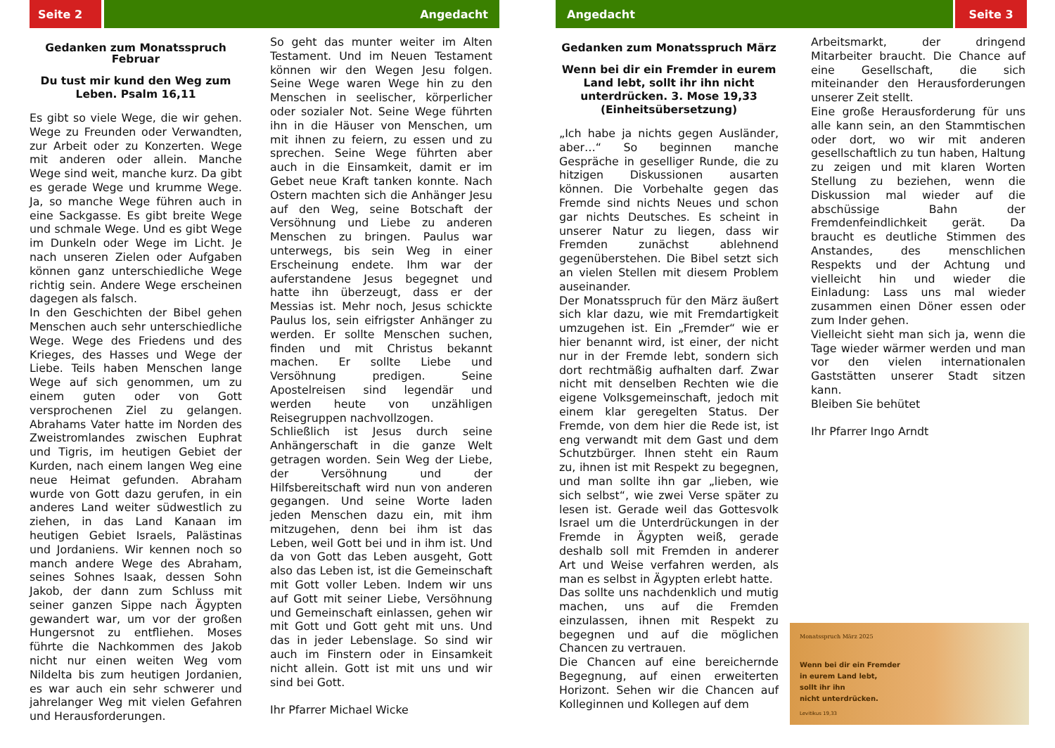Seite 2 Angedacht
Gedanken zum Monatsspruch Februar
Du tust mir kund den Weg zum Leben. Psalm 16,11
Es gibt so viele Wege, die wir gehen. Wege zu Freunden oder Verwandten, zur Arbeit oder zu Konzerten. Wege mit anderen oder allein. Manche Wege sind weit, manche kurz. Da gibt es gerade Wege und krumme Wege. Ja, so manche Wege führen auch in eine Sackgasse. Es gibt breite Wege und schmale Wege. Und es gibt Wege im Dunkeln oder Wege im Licht. Je nach unseren Zielen oder Aufgaben können ganz unterschiedliche Wege richtig sein. Andere Wege erscheinen dagegen als falsch.
In den Geschichten der Bibel gehen Menschen auch sehr unterschiedliche Wege. Wege des Friedens und des Krieges, des Hasses und Wege der Liebe. Teils haben Menschen lange Wege auf sich genommen, um zu einem guten oder von Gott versprochenen Ziel zu gelangen. Abrahams Vater hatte im Norden des Zweistromlandes zwischen Euphrat und Tigris, im heutigen Gebiet der Kurden, nach einem langen Weg eine neue Heimat gefunden. Abraham wurde von Gott dazu gerufen, in ein anderes Land weiter südwestlich zu ziehen, in das Land Kanaan im heutigen Gebiet Israels, Palästinas und Jordaniens. Wir kennen noch so manch andere Wege des Abraham, seines Sohnes Isaak, dessen Sohn Jakob, der dann zum Schluss mit seiner ganzen Sippe nach Ägypten gewandert war, um vor der großen Hungersnot zu entfliehen. Moses führte die Nachkommen des Jakob nicht nur einen weiten Weg vom Nildelta bis zum heutigen Jordanien, es war auch ein sehr schwerer und jahrelanger Weg mit vielen Gefahren und Herausforderungen.
So geht das munter weiter im Alten Testament. Und im Neuen Testament können wir den Wegen Jesu folgen. Seine Wege waren Wege hin zu den Menschen in seelischer, körperlicher oder sozialer Not. Seine Wege führten ihn in die Häuser von Menschen, um mit ihnen zu feiern, zu essen und zu sprechen. Seine Wege führten aber auch in die Einsamkeit, damit er im Gebet neue Kraft tanken konnte. Nach Ostern machten sich die Anhänger Jesu auf den Weg, seine Botschaft der Versöhnung und Liebe zu anderen Menschen zu bringen. Paulus war unterwegs, bis sein Weg in einer Erscheinung endete. Ihm war der auferstandene Jesus begegnet und hatte ihn überzeugt, dass er der Messias ist. Mehr noch, Jesus schickte Paulus los, sein eifrigster Anhänger zu werden. Er sollte Menschen suchen, finden und mit Christus bekannt machen. Er sollte Liebe und Versöhnung predigen. Seine Apostelreisen sind legendär und werden heute von unzähligen Reisegruppen nachvollzogen.
Schließlich ist Jesus durch seine Anhängerschaft in die ganze Welt getragen worden. Sein Weg der Liebe, der Versöhnung und der Hilfsbereitschaft wird nun von anderen gegangen. Und seine Worte laden jeden Menschen dazu ein, mit ihm mitzugehen, denn bei ihm ist das Leben, weil Gott bei und in ihm ist. Und da von Gott das Leben ausgeht, Gott also das Leben ist, ist die Gemeinschaft mit Gott voller Leben. Indem wir uns auf Gott mit seiner Liebe, Versöhnung und Gemeinschaft einlassen, gehen wir mit Gott und Gott geht mit uns. Und das in jeder Lebenslage. So sind wir auch im Finstern oder in Einsamkeit nicht allein. Gott ist mit uns und wir sind bei Gott.
Ihr Pfarrer Michael Wicke
Angedacht Seite 3
Gedanken zum Monatsspruch März
Wenn bei dir ein Fremder in eurem Land lebt, sollt ihr ihn nicht unterdrücken. 3. Mose 19,33 (Einheitsübersetzung)
„Ich habe ja nichts gegen Ausländer, aber…“ So beginnen manche Gespräche in geselliger Runde, die zu hitzigen Diskussionen ausarten können. Die Vorbehalte gegen das Fremde sind nichts Neues und schon gar nichts Deutsches. Es scheint in unserer Natur zu liegen, dass wir Fremden zunächst ablehnend gegenüberstehen. Die Bibel setzt sich an vielen Stellen mit diesem Problem auseinander.
Der Monatsspruch für den März äußert sich klar dazu, wie mit Fremdartigkeit umzugehen ist. Ein „Fremder“ wie er hier benannt wird, ist einer, der nicht nur in der Fremde lebt, sondern sich dort rechtmäßig aufhalten darf. Zwar nicht mit denselben Rechten wie die eigene Volksgemeinschaft, jedoch mit einem klar geregelten Status. Der Fremde, von dem hier die Rede ist, ist eng verwandt mit dem Gast und dem Schutzbürger. Ihnen steht ein Raum zu, ihnen ist mit Respekt zu begegnen, und man sollte ihn gar „lieben, wie sich selbst“, wie zwei Verse später zu lesen ist. Gerade weil das Gottesvolk Israel um die Unterdrückungen in der Fremde in Ägypten weiß, gerade deshalb soll mit Fremden in anderer Art und Weise verfahren werden, als man es selbst in Ägypten erlebt hatte.
Das sollte uns nachdenklich und mutig machen, uns auf die Fremden einzulassen, ihnen mit Respekt zu begegnen und auf die möglichen Chancen zu vertrauen.
Die Chancen auf eine bereichernde Begegnung, auf einen erweiterten Horizont. Sehen wir die Chancen auf Kolleginnen und Kollegen auf dem
Arbeitsmarkt, der dringend Mitarbeiter braucht. Die Chance auf eine Gesellschaft, die sich miteinander den Herausforderungen unserer Zeit stellt.
Eine große Herausforderung für uns alle kann sein, an den Stammtischen oder dort, wo wir mit anderen gesellschaftlich zu tun haben, Haltung zu zeigen und mit klaren Worten Stellung zu beziehen, wenn die Diskussion mal wieder auf die abschüssige Bahn der Fremdenfeindlichkeit gerät. Da braucht es deutliche Stimmen des Anstandes, des menschlichen Respekts und der Achtung und vielleicht hin und wieder die Einladung: Lass uns mal wieder zusammen einen Döner essen oder zum Inder gehen.
Vielleicht sieht man sich ja, wenn die Tage wieder wärmer werden und man vor den vielen internationalen Gaststätten unserer Stadt sitzen kann.
Bleiben Sie behütet
Ihr Pfarrer Ingo Arndt
Monatsspruch März 2025
Wenn bei dir ein Fremder
in eurem Land lebt,
sollt ihr ihn
nicht unterdrücken.
Levitikus 19,33